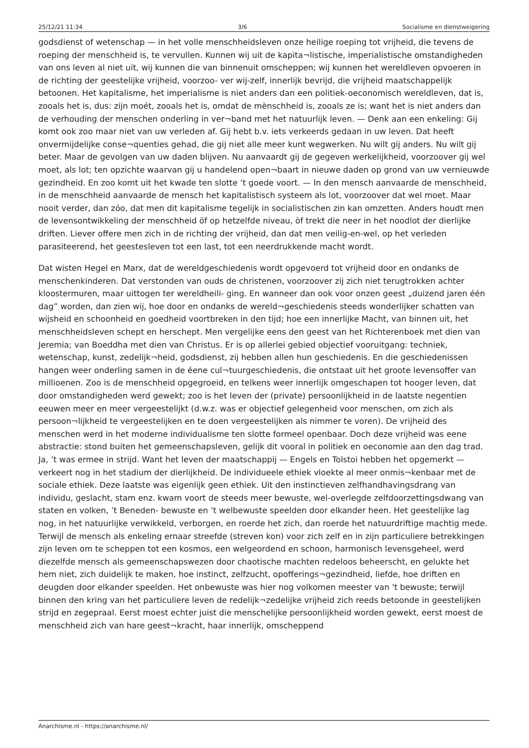25/12/21 11:34 3/6 Socialisme en dienstweigering
godsdienst of wetenschap — in het volle menschheidsleven onze heilige roeping tot vrijheid, die tevens de roeping der menschheid is, te vervullen. Kunnen wij uit de kapita¬listische, imperialistische omstandigheden van ons leven al niet uit, wij kunnen die van binnenuit omscheppen; wij kunnen het wereldleven opvoeren in de richting der geestelijke vrijheid, voorzoo- ver wij-zelf, innerlijk bevrijd, die vrijheid maatschappelijk betoonen. Het kapitalisme, het imperialisme is niet anders dan een politiek-oeconomisch wereldleven, dat is, zooals het is, dus: zijn moét, zooals het is, omdat de mènschheid is, zooals ze is; want het is niet anders dan de verhouding der menschen onderling in ver¬band met het natuurlijk leven. — Denk aan een enkeling: Gij komt ook zoo maar niet van uw verleden af. Gij hebt b.v. iets verkeerds gedaan in uw leven. Dat heeft onvermijdelijke conse¬quenties gehad, die gij niet alle meer kunt wegwerken. Nu wilt gij anders. Nu wilt gij beter. Maar de gevolgen van uw daden blijven. Nu aanvaardt gij de gegeven werkelijkheid, voorzoover gij wel moet, als lot; ten opzichte waarvan gij u handelend open¬baart in nieuwe daden op grond van uw vernieuwde gezindheid. En zoo komt uit het kwade ten slotte ’t goede voort. — In den mensch aanvaarde de menschheid, in de menschheid aanvaarde de mensch het kapitalistisch systeem als lot, voorzoover dat wel moet. Maar nooit verder, dan zóo, dat men dit kapitalisme tegelijk in socialistischen zin kan omzetten. Anders houdt men de levensontwikkeling der menschheid öf op hetzelfde niveau, òf trekt die neer in het noodlot der dierlijke driften. Liever offere men zich in de richting der vrijheid, dan dat men veilig-en-wel, op het verleden parasiteerend, het geestesleven tot een last, tot een neerdrukkende macht wordt.
Dat wisten Hegel en Marx, dat de wereldgeschiedenis wordt opgevoerd tot vrijheid door en ondanks de menschenkinderen. Dat verstonden van ouds de christenen, voorzoover zij zich niet terugtrokken achter kloostermuren, maar uittogen ter wereldheili- ging. En wanneer dan ook voor onzen geest „duizend jaren één dag” worden, dan zien wij, hoe door en ondanks de wereld¬geschiedenis steeds wonderlijker schatten van wijsheid en schoonheid en goedheid voortbreken in den tijd; hoe een innerlijke Macht, van binnen uit, het menschheidsleven schept en herschept. Men vergelijke eens den geest van het Richterenboek met dien van Jeremia; van Boeddha met dien van Christus. Er is op allerlei gebied objectief vooruitgang: techniek, wetenschap, kunst, zedelijk¬heid, godsdienst, zij hebben allen hun geschiedenis. En die geschiedenissen hangen weer onderling samen in de éene cul¬tuurgeschiedenis, die ontstaat uit het groote levensoffer van millioenen. Zoo is de menschheid opgegroeid, en telkens weer innerlijk omgeschapen tot hooger leven, dat door omstandigheden werd gewekt; zoo is het leven der (private) persoonlijkheid in de laatste negentien eeuwen meer en meer vergeestelijkt (d.w.z. was er objectief gelegenheid voor menschen, om zich als persoon¬lijkheid te vergeestelijken en te doen vergeestelijken als nimmer te voren). De vrijheid des menschen werd in het moderne individualisme ten slotte formeel openbaar. Doch deze vrijheid was eene abstractie: stond buiten het gemeenschapsleven, gelijk dit vooral in politiek en oeconomie aan den dag trad. Ja, ’t was ermee in strijd. Want het leven der maatschappij — Engels en Tolstoi hebben het opgemerkt — verkeert nog in het stadium der dierlijkheid. De individueele ethiek vloekte al meer onmis¬kenbaar met de sociale ethiek. Deze laatste was eigenlijk geen ethiek. Uit den instinctieven zelfhandhavingsdrang van individu, geslacht, stam enz. kwam voort de steeds meer bewuste, wel-overlegde zelfdoorzettingsdwang van staten en volken, ’t Beneden- bewuste en ’t welbewuste speelden door elkander heen. Het geestelijke lag nog, in het natuurlijke verwikkeld, verborgen, en roerde het zich, dan roerde het natuurdriftige machtig mede. Terwijl de mensch als enkeling ernaar streefde (streven kon) voor zich zelf en in zijn particuliere betrekkingen zijn leven om te scheppen tot een kosmos, een welgeordend en schoon, harmonisch levensgeheel, werd diezelfde mensch als gemeenschapswezen door chaotische machten redeloos beheerscht, en gelukte het hem niet, zich duidelijk te maken, hoe instinct, zelfzucht, opofferings¬gezindheid, liefde, hoe driften en deugden door elkander speelden. Het onbewuste was hier nog volkomen meester van 't bewuste; terwijl binnen den kring van het particuliere leven de redelijk¬zedelijke vrijheid zich reeds betoonde in geestelijken strijd en zegepraal. Eerst moest echter juist die menschelijke persoonlijkheid worden gewekt, eerst moest de menschheid zich van hare geest¬kracht, haar innerlijk, omscheppend
Anarchisme.nl - https://anarchisme.nl/